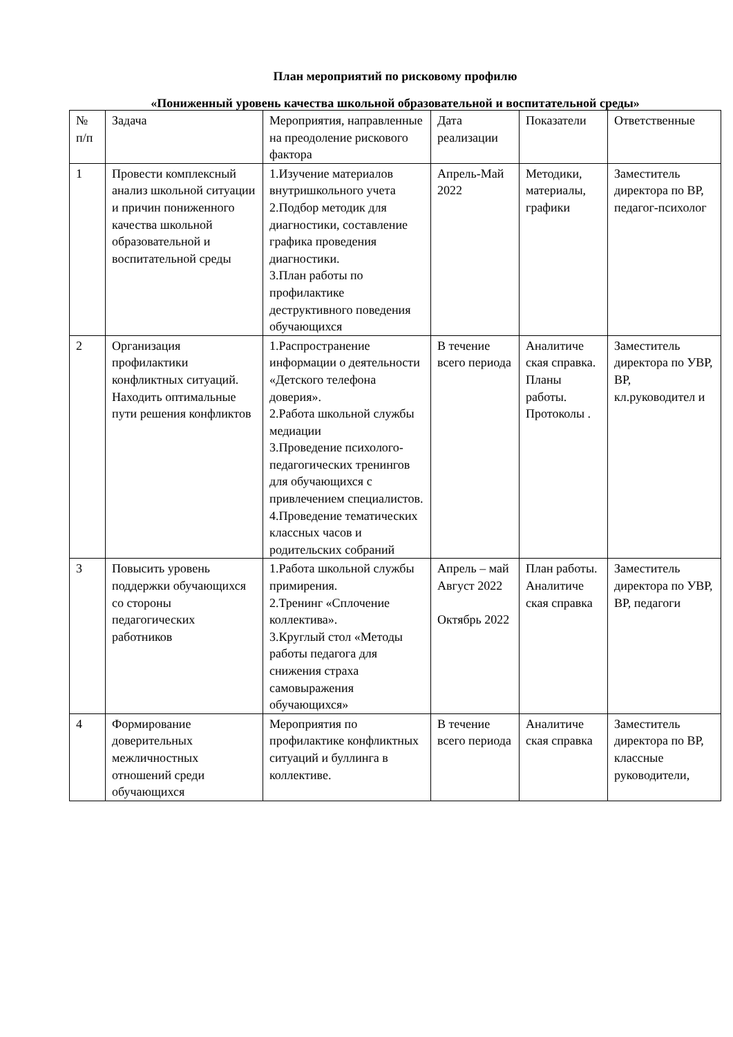План мероприятий по рисковому профилю
«Пониженный уровень качества школьной образовательной и воспитательной среды»
| № п/п | Задача | Мероприятия, направленные на преодоление рискового фактора | Дата реализации | Показатели | Ответственные |
| --- | --- | --- | --- | --- | --- |
| 1 | Провести комплексный анализ школьной ситуации и причин пониженного качества школьной образовательной и воспитательной среды | 1.Изучение материалов внутришкольного учета 2.Подбор методик для диагностики, составление графика проведения диагностики. 3.План работы по профилактике деструктивного поведения обучающихся | Апрель-Май 2022 | Методики, материалы, графики | Заместитель директора по ВР, педагог-психолог |
| 2 | Организация профилактики конфликтных ситуаций. Находить оптимальные пути решения конфликтов | 1.Распространение информации о деятельности «Детского телефона доверия». 2.Работа школьной службы медиации 3.Проведение психолого-педагогических тренингов для обучающихся с привлечением специалистов. 4.Проведение тематических классных часов и родительских собраний | В течение всего периода | Аналитиче ская справка. Планы работы. Протоколы . | Заместитель директора по УВР, ВР, кл.руководител и |
| 3 | Повысить уровень поддержки обучающихся со стороны педагогических работников | 1.Работа школьной службы примирения. 2.Тренинг «Сплочение коллектива». 3.Круглый стол «Методы работы педагога для снижения страха самовыражения обучающихся» | Апрель – май Август 2022 Октябрь 2022 | План работы. Аналитиче ская справка | Заместитель директора по УВР, ВР, педагоги |
| 4 | Формирование доверительных межличностных отношений среди обучающихся | Мероприятия по профилактике конфликтных ситуаций и буллинга в коллективе. | В течение всего периода | Аналитиче ская справка | Заместитель директора по ВР, классные руководители, |